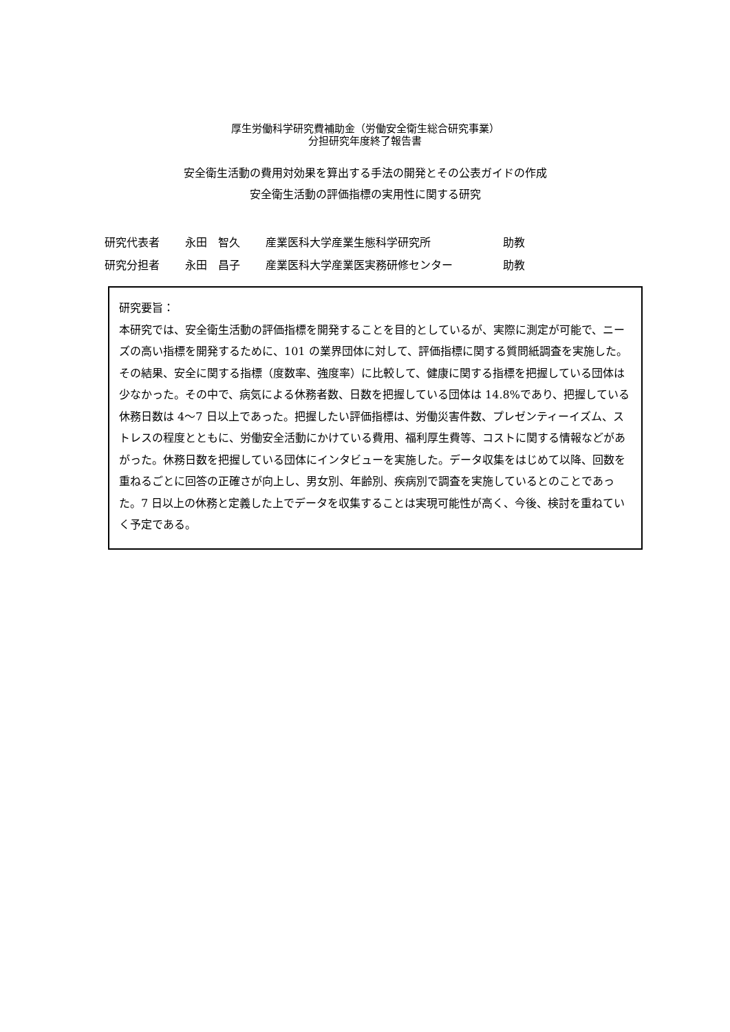厚生労働科学研究費補助金（労働安全衛生総合研究事業）
分担研究年度終了報告書
安全衛生活動の費用対効果を算出する手法の開発とその公表ガイドの作成
安全衛生活動の評価指標の実用性に関する研究
研究代表者 永田　智久 産業医科大学産業生態科学研究所 助教
研究分担者 永田　昌子 産業医科大学産業医実務研修センター 助教
研究要旨：
本研究では、安全衛生活動の評価指標を開発することを目的としているが、実際に測定が可能で、ニーズの高い指標を開発するために、101 の業界団体に対して、評価指標に関する質問紙調査を実施した。その結果、安全に関する指標（度数率、強度率）に比較して、健康に関する指標を把握している団体は少なかった。その中で、病気による休務者数、日数を把握している団体は 14.8%であり、把握している休務日数は 4～7 日以上であった。把握したい評価指標は、労働災害件数、プレゼンティーイズム、ストレスの程度とともに、労働安全活動にかけている費用、福利厚生費等、コストに関する情報などがあがった。休務日数を把握している団体にインタビューを実施した。データ収集をはじめて以降、回数を重ねるごとに回答の正確さが向上し、男女別、年齢別、疾病別で調査を実施しているとのことであった。7 日以上の休務と定義した上でデータを収集することは実現可能性が高く、今後、検討を重ねていく予定である。